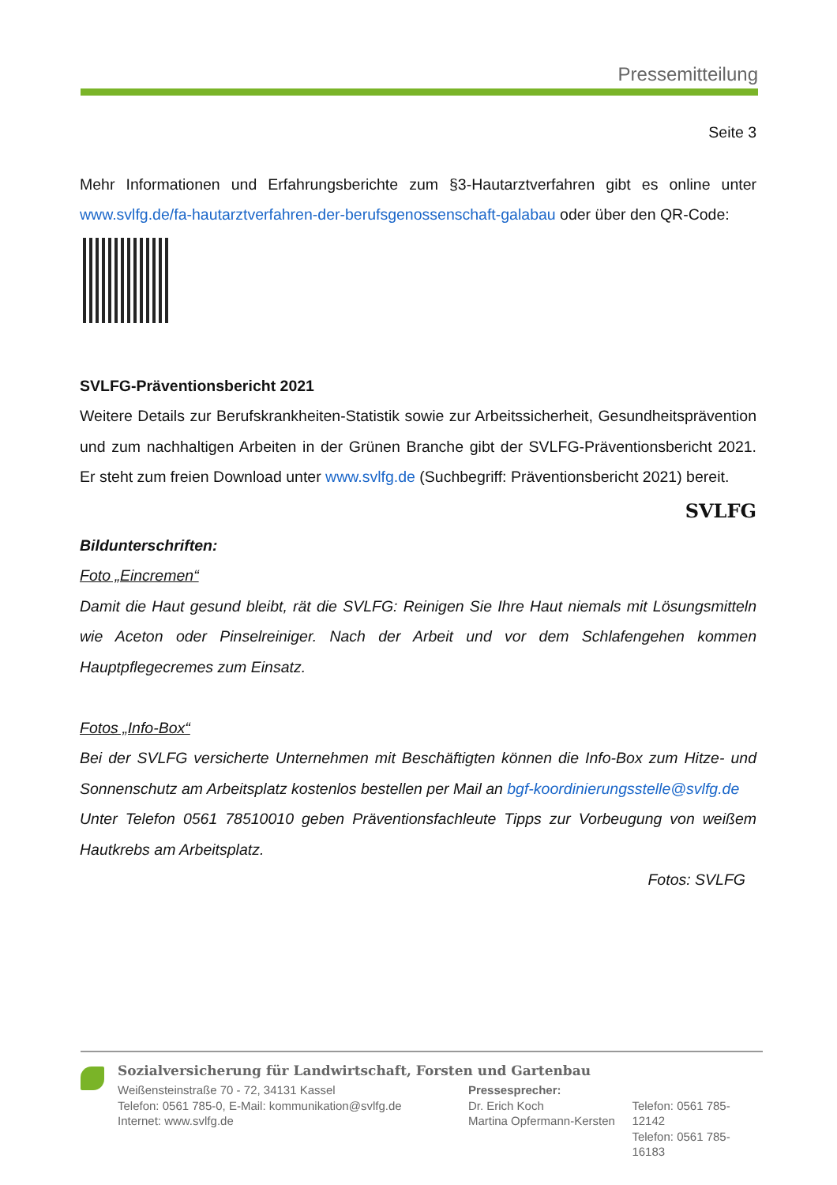Pressemitteilung
Seite 3
Mehr Informationen und Erfahrungsberichte zum §3-Hautarztverfahren gibt es online unter www.svlfg.de/fa-hautarztverfahren-der-berufsgenossenschaft-galabau oder über den QR-Code:
SVLFG-Präventionsbericht 2021
Weitere Details zur Berufskrankheiten-Statistik sowie zur Arbeitssicherheit, Gesundheitsprävention und zum nachhaltigen Arbeiten in der Grünen Branche gibt der SVLFG-Präventionsbericht 2021. Er steht zum freien Download unter www.svlfg.de (Suchbegriff: Präventionsbericht 2021) bereit.
SVLFG
Bildunterschriften:
Foto „Eincremen“
Damit die Haut gesund bleibt, rät die SVLFG: Reinigen Sie Ihre Haut niemals mit Lösungsmitteln wie Aceton oder Pinselreiniger. Nach der Arbeit und vor dem Schlafengehen kommen Hauptpflegecremes zum Einsatz.
Fotos „Info-Box“
Bei der SVLFG versicherte Unternehmen mit Beschäftigten können die Info-Box zum Hitze- und Sonnenschutz am Arbeitsplatz kostenlos bestellen per Mail an bgf-koordinierungsstelle@svlfg.de
Unter Telefon 0561 78510010 geben Präventionsfachleute Tipps zur Vorbeugung von weißem Hautkrebs am Arbeitsplatz.
Fotos: SVLFG
Sozialversicherung für Landwirtschaft, Forsten und Gartenbau
Weißensteinstraße 70 - 72, 34131 Kassel
Telefon: 0561 785-0, E-Mail: kommunikation@svlfg.de
Internet: www.svlfg.de
Pressesprecher:
Dr. Erich Koch
Martina Opfermann-Kersten
Telefon: 0561 785-12142
Telefon: 0561 785-16183